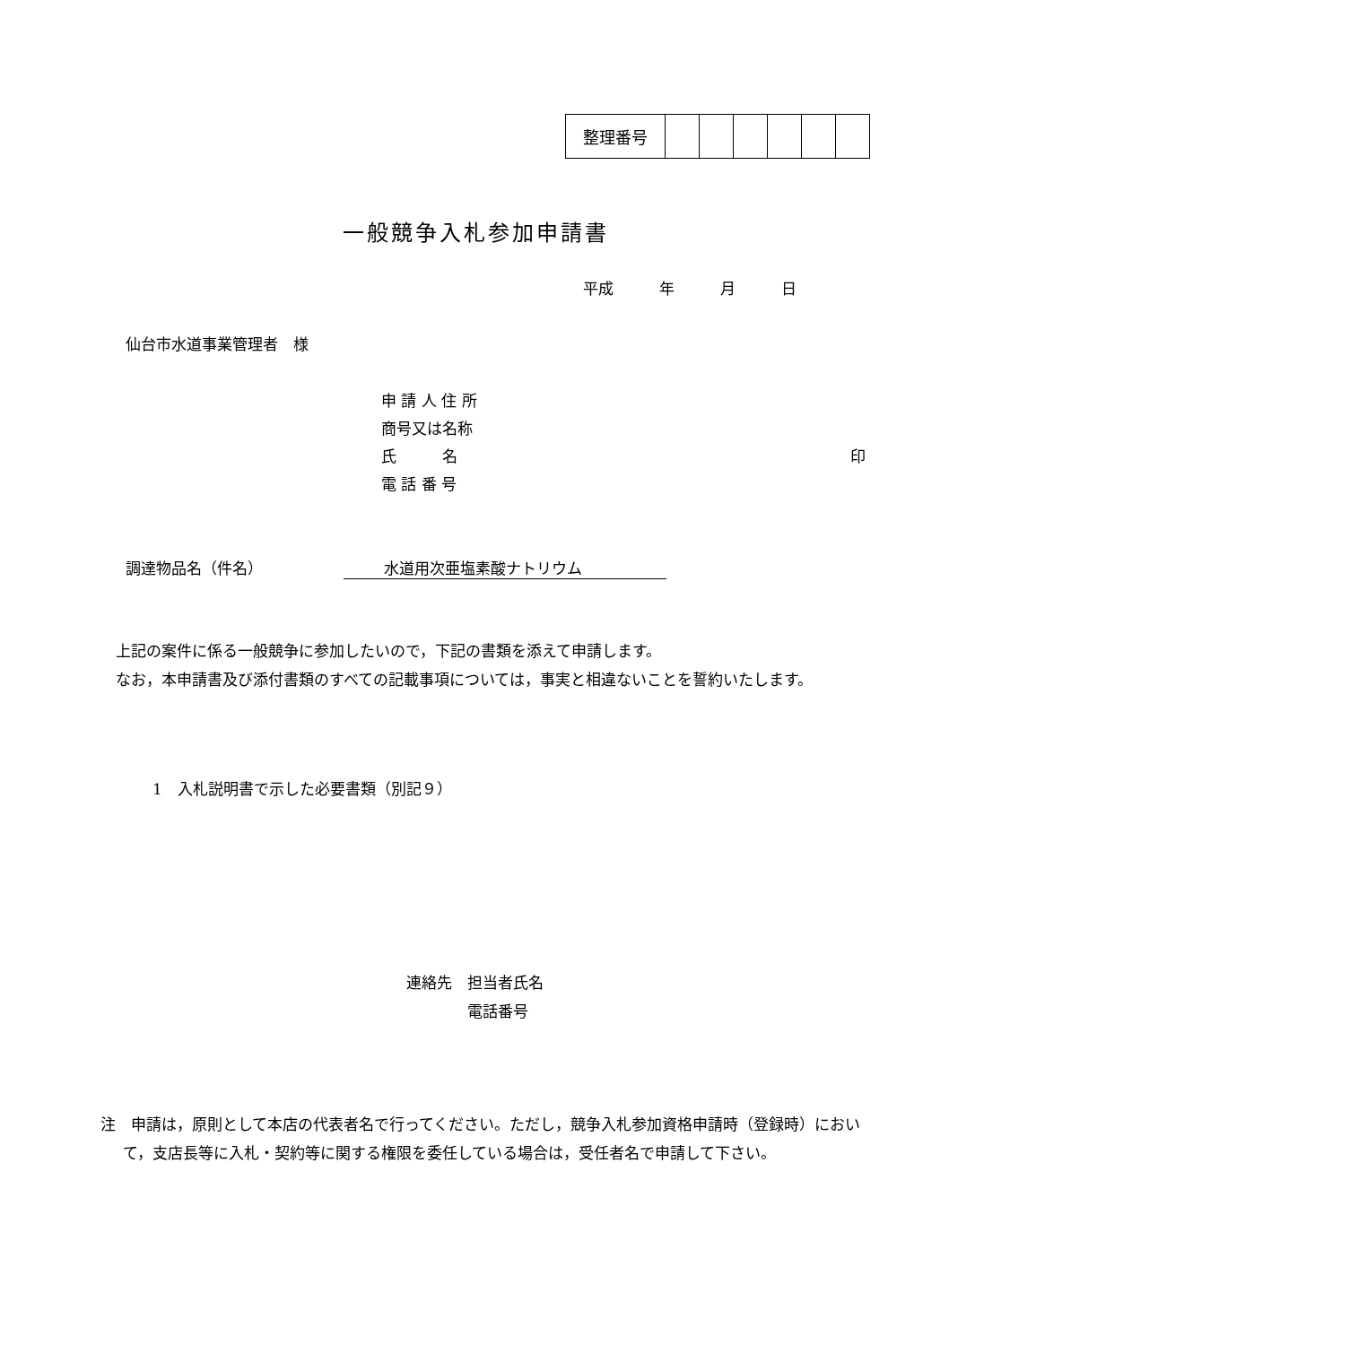| 整理番号 | | | | | | |
一般競争入札参加申請書
平成　　　年　　　月　　　日
仙台市水道事業管理者　様
申 請 人 住 所
商号又は名称
氏　　　名 印
電 話 番 号
調達物品名（件名） 水道用次亜塩素酸ナトリウム
　上記の案件に係る一般競争に参加したいので，下記の書類を添えて申請します。
　なお，本申請書及び添付書類のすべての記載事項については，事実と相違ないことを誓約いたします。
1　入札説明書で示した必要書類（別記９）
連絡先　担当者氏名
　　　　電話番号
注　申請は，原則として本店の代表者名で行ってください。ただし，競争入札参加資格申請時（登録時）において，支店長等に入札・契約等に関する権限を委任している場合は，受任者名で申請して下さい。